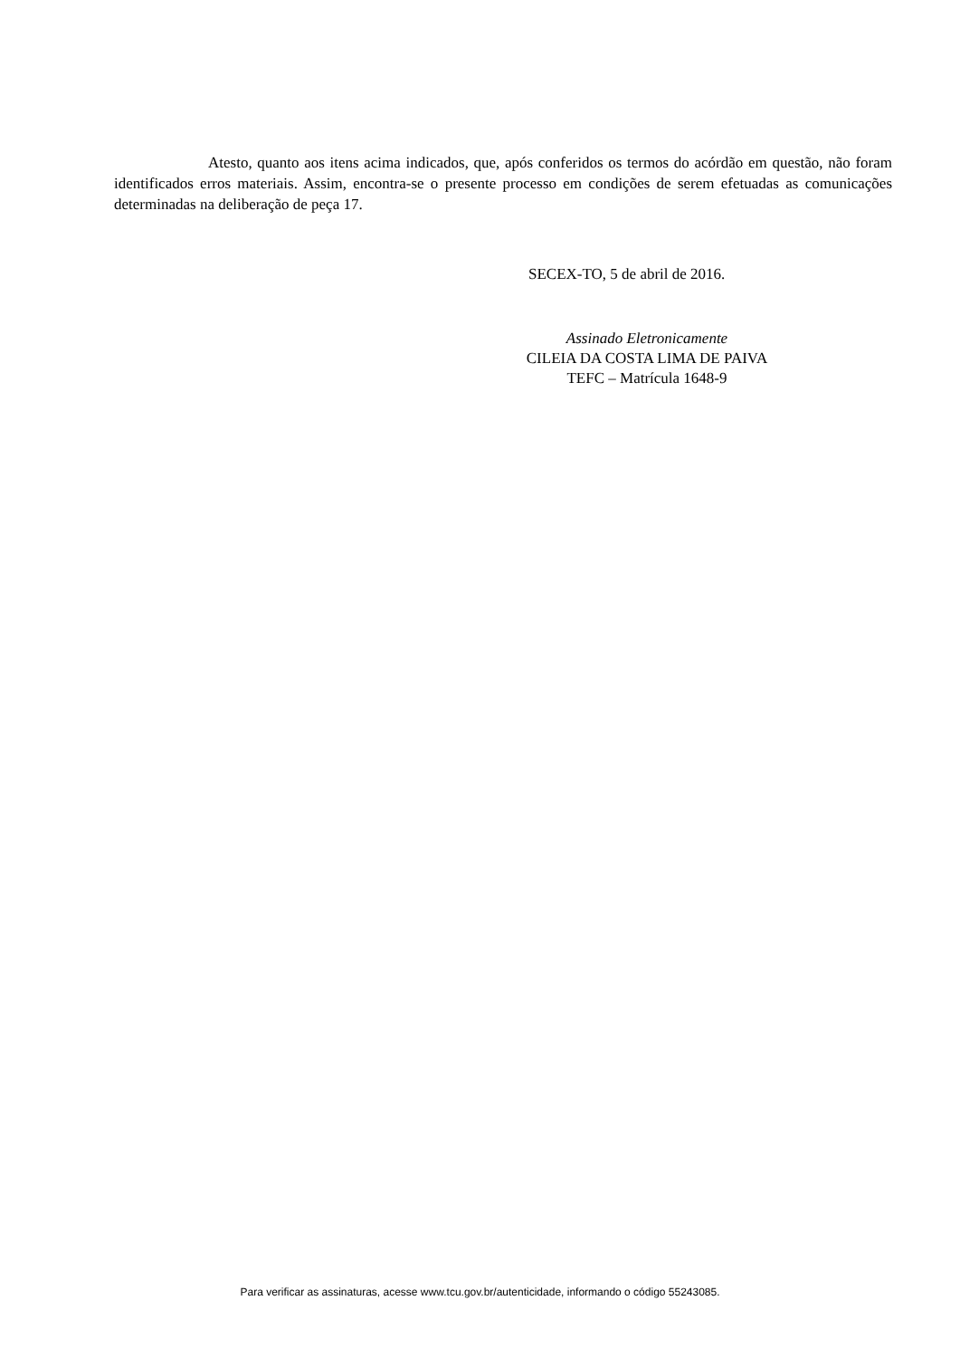Atesto, quanto aos itens acima indicados, que, após conferidos os termos do acórdão em questão, não foram identificados erros materiais. Assim, encontra-se o presente processo em condições de serem efetuadas as comunicações determinadas na deliberação de peça 17.
SECEX-TO, 5 de abril de 2016.
Assinado Eletronicamente
CILEIA DA COSTA LIMA DE PAIVA
TEFC – Matrícula 1648-9
Para verificar as assinaturas, acesse www.tcu.gov.br/autenticidade, informando o código 55243085.